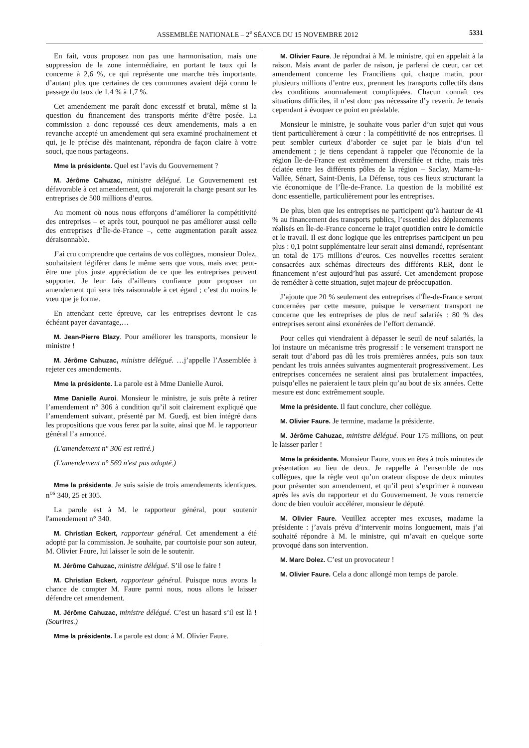ASSEMBLÉE NATIONALE – 2<sup>e</sup> SÉANCE DU 15 NOVEMBRE 2012 5331
En fait, vous proposez non pas une harmonisation, mais une suppression de la zone intermédiaire, en portant le taux qui la concerne à 2,6 %, ce qui représente une marche très importante, d’autant plus que certaines de ces communes avaient déjà connu le passage du taux de 1,4 % à 1,7 %.
Cet amendement me paraît donc excessif et brutal, même si la question du financement des transports mérite d’être posée. La commission a donc repoussé ces deux amendements, mais a en revanche accepté un amendement qui sera examiné prochainement et qui, je le précise dès maintenant, répondra de façon claire à votre souci, que nous partageons.
Mme la présidente. Quel est l’avis du Gouvernement ?
M. Jérôme Cahuzac, ministre délégué. Le Gouvernement est défavorable à cet amendement, qui majorerait la charge pesant sur les entreprises de 500 millions d’euros.
Au moment où nous nous efforçons d’améliorer la compétitivité des entreprises – et après tout, pourquoi ne pas améliorer aussi celle des entreprises d’Île-de-France –, cette augmentation paraît assez déraisonnable.
J’ai cru comprendre que certains de vos collègues, monsieur Dolez, souhaitaient légiférer dans le même sens que vous, mais avec peut-être une plus juste appréciation de ce que les entreprises peuvent supporter. Je leur fais d’ailleurs confiance pour proposer un amendement qui sera très raisonnable à cet égard ; c’est du moins le vœu que je forme.
En attendant cette épreuve, car les entreprises devront le cas échéant payer davantage,…
M. Jean-Pierre Blazy. Pour améliorer les transports, monsieur le ministre !
M. Jérôme Cahuzac, ministre délégué. …j’appelle l’Assemblée à rejeter ces amendements.
Mme la présidente. La parole est à Mme Danielle Auroi.
Mme Danielle Auroi. Monsieur le ministre, je suis prête à retirer l’amendement n° 306 à condition qu’il soit clairement expliqué que l’amendement suivant, présenté par M. Guedj, est bien intégré dans les propositions que vous ferez par la suite, ainsi que M. le rapporteur général l’a annoncé.
(L'amendement n° 306 est retiré.)
(L'amendement n° 569 n'est pas adopté.)
Mme la présidente. Je suis saisie de trois amendements identiques, n<sup>os</sup> 340, 25 et 305.
La parole est à M. le rapporteur général, pour soutenir l'amendement n° 340.
M. Christian Eckert, rapporteur général. Cet amendement a été adopté par la commission. Je souhaite, par courtoisie pour son auteur, M. Olivier Faure, lui laisser le soin de le soutenir.
M. Jérôme Cahuzac, ministre délégué. S’il ose le faire !
M. Christian Eckert, rapporteur général. Puisque nous avons la chance de compter M. Faure parmi nous, nous allons le laisser défendre cet amendement.
M. Jérôme Cahuzac, ministre délégué. C’est un hasard s’il est là ! (Sourires.)
Mme la présidente. La parole est donc à M. Olivier Faure.
M. Olivier Faure. Je répondrai à M. le ministre, qui en appelait à la raison. Mais avant de parler de raison, je parlerai de cœur, car cet amendement concerne les Franciliens qui, chaque matin, pour plusieurs millions d’entre eux, prennent les transports collectifs dans des conditions anormalement compliquées. Chacun connaît ces situations difficiles, il n’est donc pas nécessaire d’y revenir. Je tenais cependant à évoquer ce point en préalable.
Monsieur le ministre, je souhaite vous parler d’un sujet qui vous tient particulièrement à cœur : la compétitivité de nos entreprises. Il peut sembler curieux d’aborder ce sujet par le biais d’un tel amendement ; je tiens cependant à rappeler que l'économie de la région Île-de-France est extrêmement diversifiée et riche, mais très éclatée entre les différents pôles de la région – Saclay, Marne-la-Vallée, Sénart, Saint-Denis, La Défense, tous ces lieux structurant la vie économique de l’Île-de-France. La question de la mobilité est donc essentielle, particulièrement pour les entreprises.
De plus, bien que les entreprises ne participent qu’à hauteur de 41 % au financement des transports publics, l’essentiel des déplacements réalisés en Île-de-France concerne le trajet quotidien entre le domicile et le travail. Il est donc logique que les entreprises participent un peu plus : 0,1 point supplémentaire leur serait ainsi demandé, représentant un total de 175 millions d’euros. Ces nouvelles recettes seraient consacrées aux schémas directeurs des différents RER, dont le financement n’est aujourd’hui pas assuré. Cet amendement propose de remédier à cette situation, sujet majeur de préoccupation.
J’ajoute que 20 % seulement des entreprises d’Île-de-France seront concernées par cette mesure, puisque le versement transport ne concerne que les entreprises de plus de neuf salariés : 80 % des entreprises seront ainsi exonérées de l’effort demandé.
Pour celles qui viendraient à dépasser le seuil de neuf salariés, la loi instaure un mécanisme très progressif : le versement transport ne serait tout d’abord pas dû les trois premières années, puis son taux pendant les trois années suivantes augmenterait progressivement. Les entreprises concernées ne seraient ainsi pas brutalement impactées, puisqu’elles ne paieraient le taux plein qu’au bout de six années. Cette mesure est donc extrêmement souple.
Mme la présidente. Il faut conclure, cher collègue.
M. Olivier Faure. Je termine, madame la présidente.
M. Jérôme Cahuzac, ministre délégué. Pour 175 millions, on peut le laisser parler !
Mme la présidente. Monsieur Faure, vous en êtes à trois minutes de présentation au lieu de deux. Je rappelle à l’ensemble de nos collègues, que la règle veut qu’un orateur dispose de deux minutes pour présenter son amendement, et qu’il peut s’exprimer à nouveau après les avis du rapporteur et du Gouvernement. Je vous remercie donc de bien vouloir accélérer, monsieur le député.
M. Olivier Faure. Veuillez accepter mes excuses, madame la présidente : j’avais prévu d’intervenir moins longuement, mais j’ai souhaité répondre à M. le ministre, qui m’avait en quelque sorte provoqué dans son intervention.
M. Marc Dolez. C’est un provocateur !
M. Olivier Faure. Cela a donc allongé mon temps de parole.